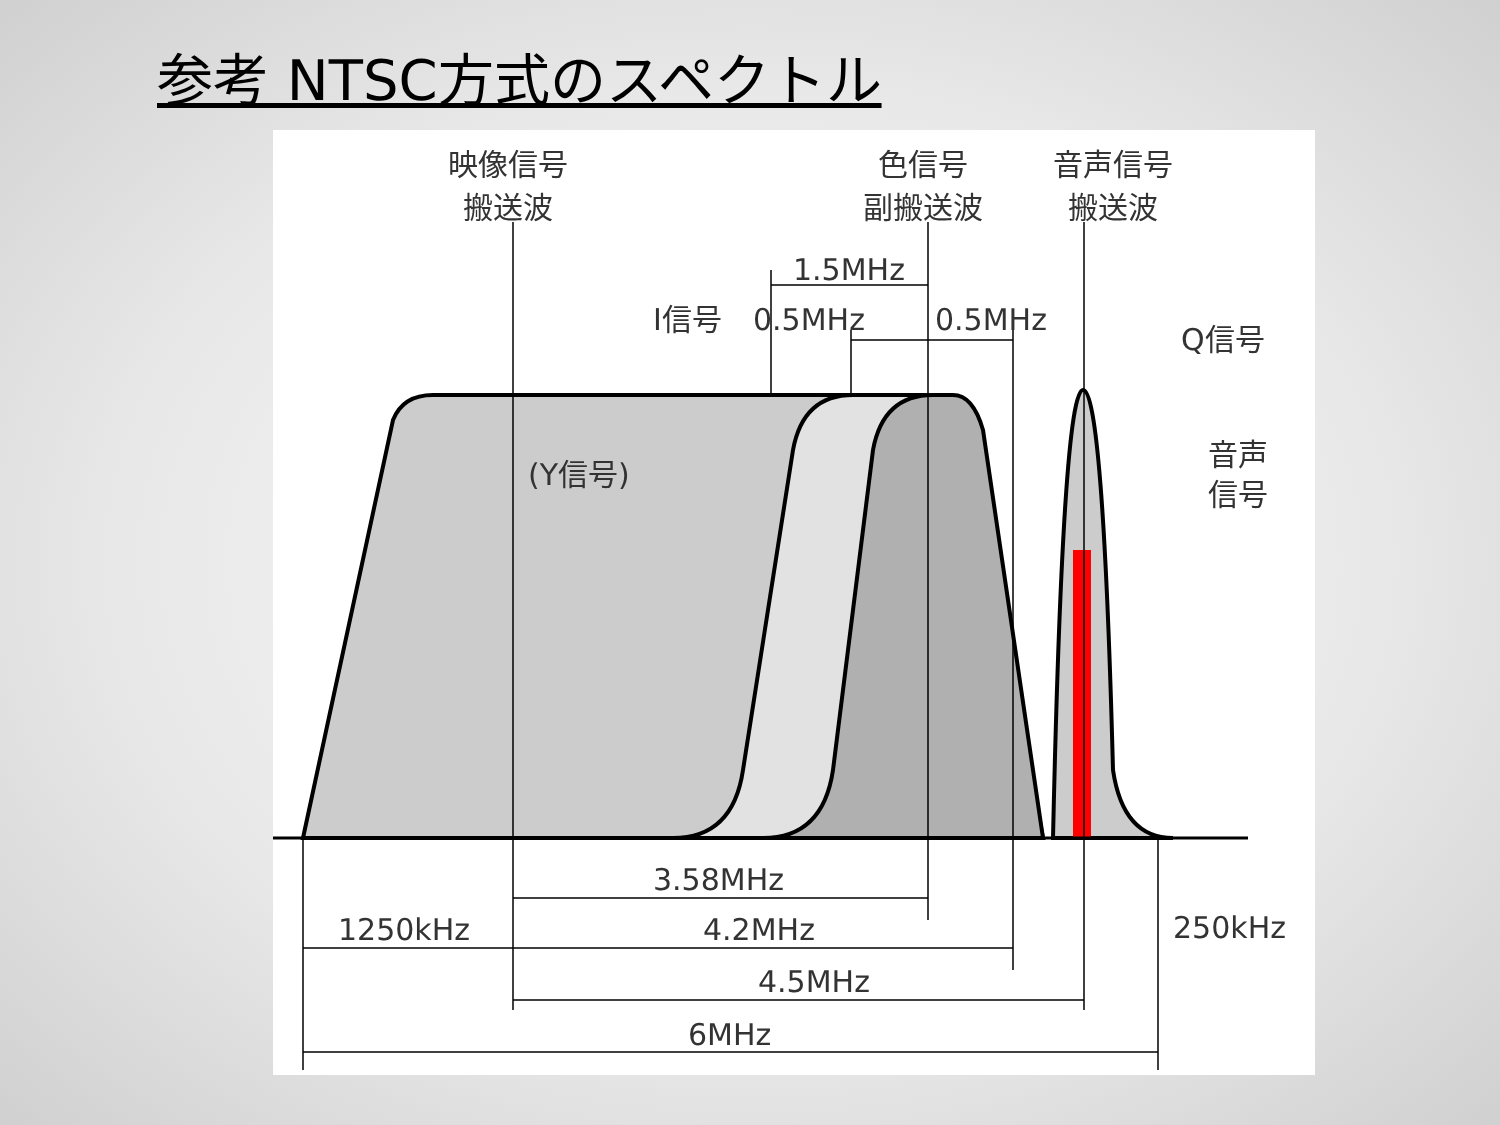参考 NTSC方式のスペクトル
映像信号
搬送波
色信号
副搬送波
音声信号
搬送波
1.5MHz
0.5MHz
0.5MHz
I信号
Q信号
音声
信号
(Y信号)
3.58MHz
1250kHz
4.2MHz
250kHz
4.5MHz
6MHz